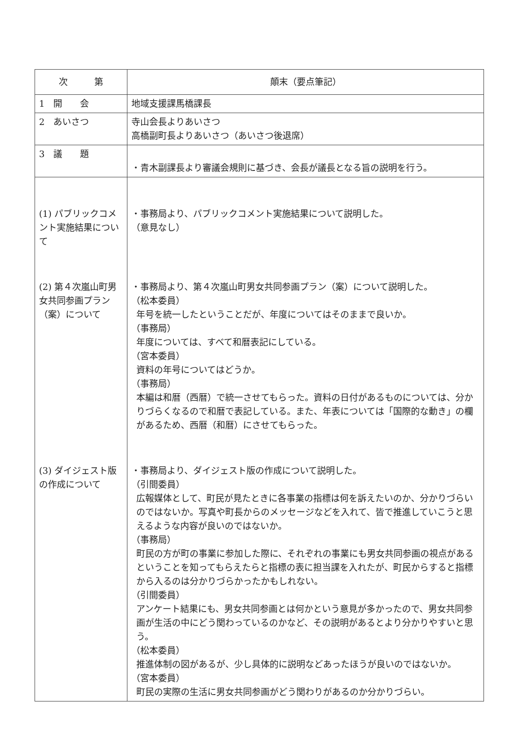| 次 第 | 顛末（要点筆記） |
| --- | --- |
| 1 開 会 | 地域支援課馬橋課長 |
| 2 あいさつ | 寺山会長よりあいさつ 高橋副町長よりあいさつ（あいさつ後退席） |
| 3 議 題 | ・青木副課長より審議会規則に基づき、会長が議長となる旨の説明を行う。 |
| (1) パブリックコメント実施結果について | ・事務局より、パブリックコメント実施結果について説明した。 （意見なし） |
| (2) 第４次嵐山町男女共同参画プラン（案）について | ・事務局より、第４次嵐山町男女共同参画プラン（案）について説明した。 （松本委員） 年号を統一したということだが、年度についてはそのままで良いか。 （事務局） 年度については、すべて和暦表記にしている。 （宮本委員） 資料の年号についてはどうか。 （事務局） 本編は和暦（西暦）で統一させてもらった。資料の日付があるものについては、分かりづらくなるので和暦で表記している。また、年表については「国際的な動き」の欄があるため、西暦（和暦）にさせてもらった。 |
| (3) ダイジェスト版の作成について | ・事務局より、ダイジェスト版の作成について説明した。 （引間委員） 広報媒体として、町民が見たときに各事業の指標は何を訴えたいのか、分かりづらいのではないか。写真や町長からのメッセージなどを入れて、皆で推進していこうと思えるような内容が良いのではないか。 （事務局） 町民の方が町の事業に参加した際に、それぞれの事業にも男女共同参画の視点があるということを知ってもらえたらと指標の表に担当課を入れたが、町民からすると指標から入るのは分かりづらかったかもしれない。 （引間委員） アンケート結果にも、男女共同参画とは何かという意見が多かったので、男女共同参画が生活の中にどう関わっているのかなど、その説明があるとより分かりやすいと思う。 （松本委員） 推進体制の図があるが、少し具体的に説明などあったほうが良いのではないか。 （宮本委員） 町民の実際の生活に男女共同参画がどう関わりがあるのか分かりづらい。 |